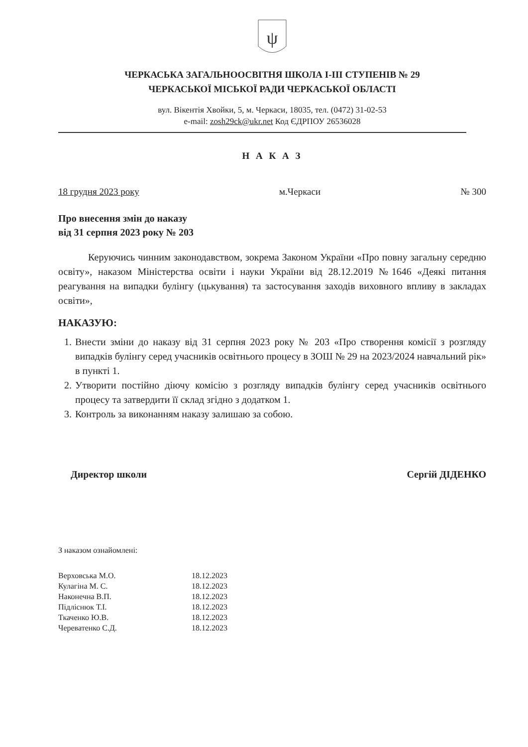ψ
ЧЕРКАСЬКА ЗАГАЛЬНООСВІТНЯ ШКОЛА І-ІІІ СТУПЕНІВ № 29
ЧЕРКАСЬКОЇ МІСЬКОЇ РАДИ ЧЕРКАСЬКОЇ ОБЛАСТІ
вул. Вікентія Хвойки, 5, м. Черкаси, 18035, тел. (0472) 31-02-53
e-mail: zosh29ck@ukr.net Код ЄДРПОУ 26536028
Н А К А З
18 грудня 2023 року м.Черкаси № 300
Про внесення змін до наказу
від 31 серпня 2023 року № 203
   Керуючись чинним законодавством, зокрема Законом України «Про повну загальну середню освіту», наказом Міністерства освіти і науки України від 28.12.2019 №1646 «Деякі питання реагування на випадки булінгу (цькування) та застосування заходів виховного впливу в закладах освіти»,
НАКАЗУЮ:
1. Внести зміни до наказу від 31 серпня 2023 року № 203 «Про створення комісії з розгляду випадків булінгу серед учасників освітнього процесу в ЗОШ № 29 на 2023/2024 навчальний рік» в пункті 1.
2. Утворити постійно діючу комісію з розгляду випадків булінгу серед учасників освітнього процесу та затвердити її склад згідно з додатком 1.
3. Контроль за виконанням наказу залишаю за собою.
Директор школи Сергій ДІДЕНКО
З наказом ознайомлені:
Верховська М.О. 18.12.2023
Кулагіна М. С. 18.12.2023
Наконечна В.П. 18.12.2023
Підліснюк Т.І. 18.12.2023
Ткаченко Ю.В. 18.12.2023
Череватенко С.Д. 18.12.2023